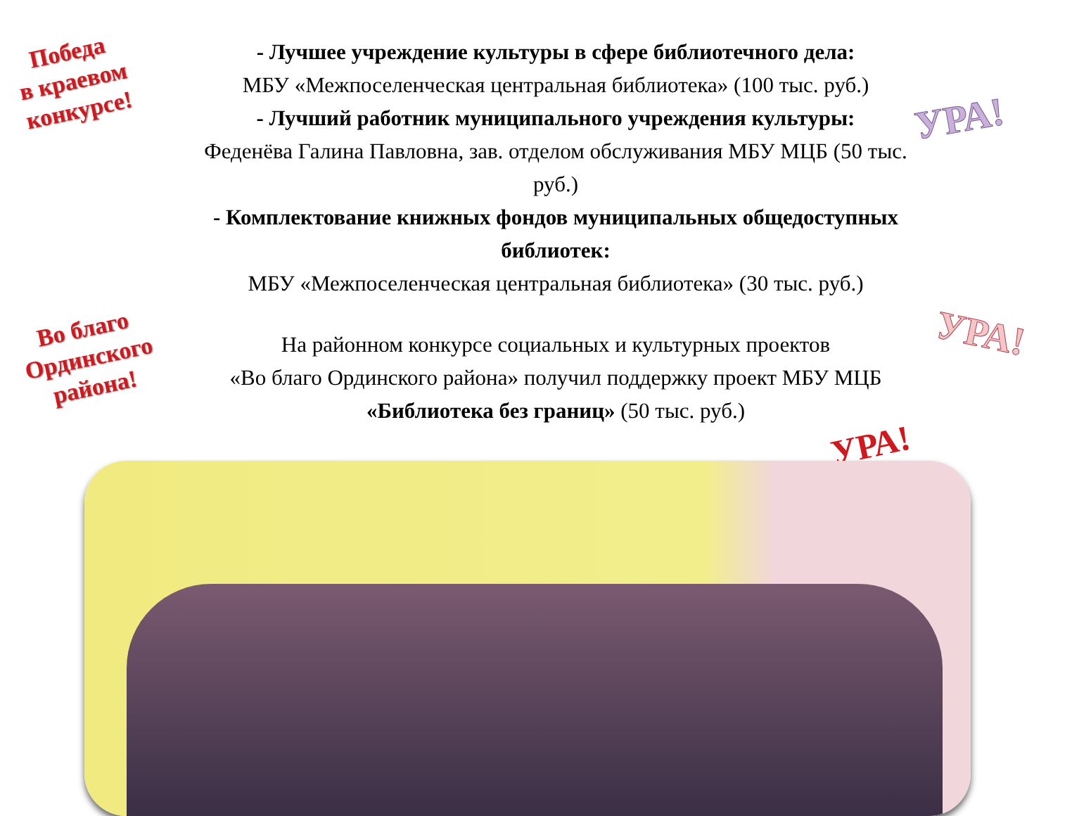Победа
в краевом
конкурсе!
- Лучшее учреждение культуры в сфере библиотечного дела:
МБУ «Межпоселенческая центральная библиотека» (100 тыс. руб.)
- Лучший работник муниципального учреждения культуры:
Феденёва Галина Павловна, зав. отделом обслуживания МБУ МЦБ (50 тыс. руб.)
- Комплектование книжных фондов муниципальных общедоступных библиотек:
МБУ «Межпоселенческая центральная библиотека» (30 тыс. руб.)
УРА!
Во благо
Ординского
района!
На районном конкурсе социальных и культурных проектов
«Во благо Ординского района» получил поддержку проект МБУ МЦБ
«Библиотека без границ» (50 тыс. руб.)
УРА!
УРА!